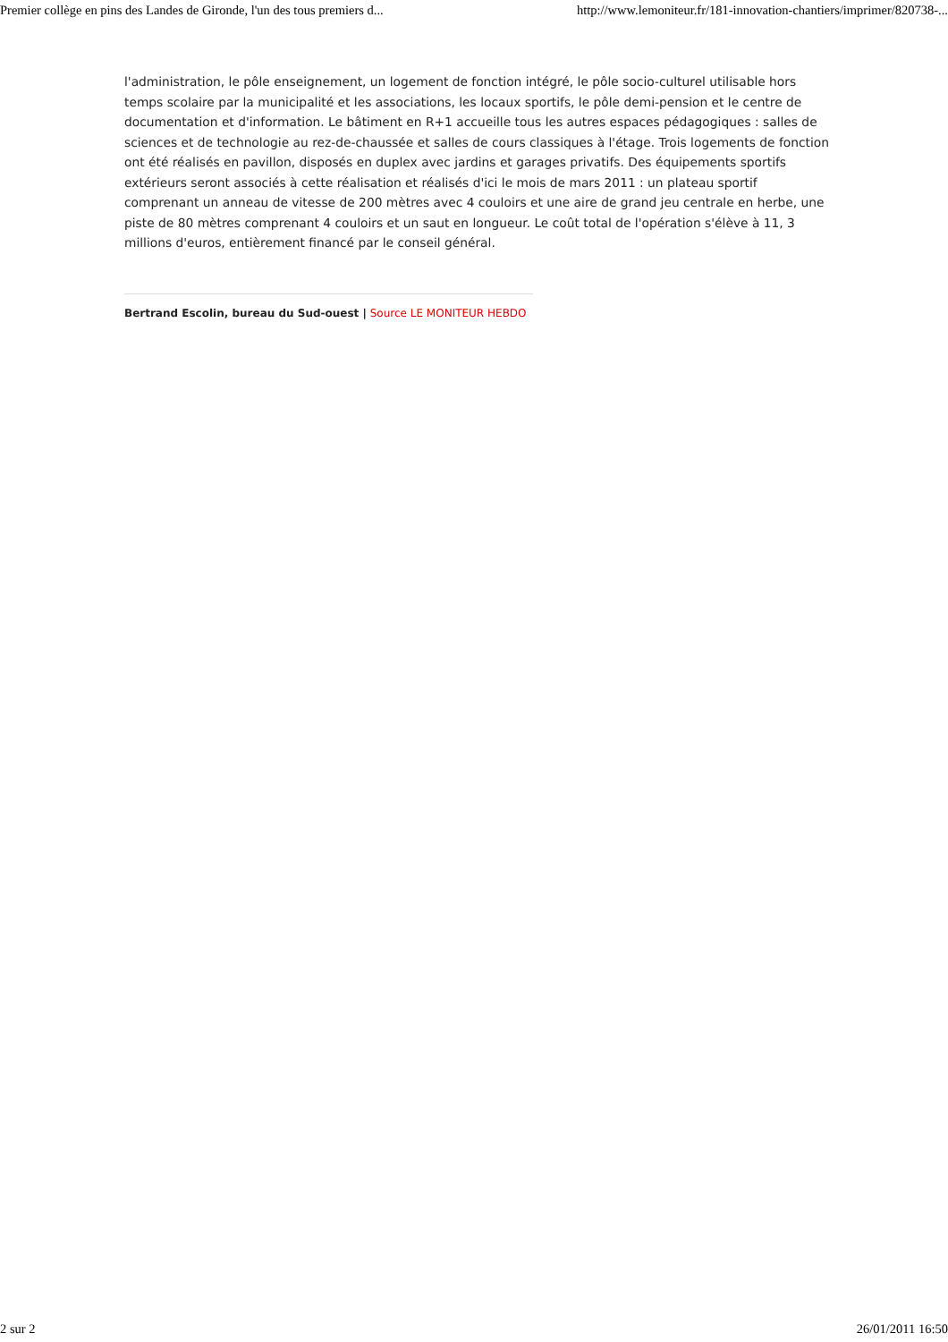Premier collège en pins des Landes de Gironde, l'un des tous premiers d... http://www.lemoniteur.fr/181-innovation-chantiers/imprimer/820738-...
l'administration, le pôle enseignement, un logement de fonction intégré, le pôle socio-culturel utilisable hors temps scolaire par la municipalité et les associations, les locaux sportifs, le pôle demi-pension et le centre de documentation et d'information. Le bâtiment en R+1 accueille tous les autres espaces pédagogiques : salles de sciences et de technologie au rez-de-chaussée et salles de cours classiques à l'étage. Trois logements de fonction ont été réalisés en pavillon, disposés en duplex avec jardins et garages privatifs. Des équipements sportifs extérieurs seront associés à cette réalisation et réalisés d'ici le mois de mars 2011 : un plateau sportif comprenant un anneau de vitesse de 200 mètres avec 4 couloirs et une aire de grand jeu centrale en herbe, une piste de 80 mètres comprenant 4 couloirs et un saut en longueur. Le coût total de l'opération s'élève à 11, 3 millions d'euros, entièrement financé par le conseil général.
Bertrand Escolin, bureau du Sud-ouest | Source LE MONITEUR HEBDO
2 sur 2 26/01/2011 16:50